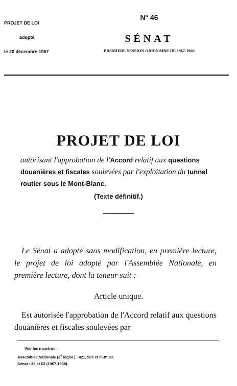PROJET DE LOI
adopté
le 20 décembre 1967
N° 46
SÉNAT
PREMIERE SESSION ORDINAIRE DE 1967-1968
PROJET DE LOI
autorisant l'approbation de l'Accord relatif aux questions douanières et fiscales soulevées par l'exploitation du tunnel routier sous le Mont-Blanc.
(Texte définitif.)
Le Sénat a adopté sans modification, en première lecture, le projet de loi adopté par l'Assemblée Nationale, en première lecture, dont la teneur suit :
Article unique.
Est autorisée l'approbation de l'Accord relatif aux questions douanières et fiscales soulevées par
Voir les numéros :
Assemblée Nationale (3<sup>e</sup> législ.) : 421, 507 et in-8° 80.
Sénat : 38 et 63 (1967-1968).